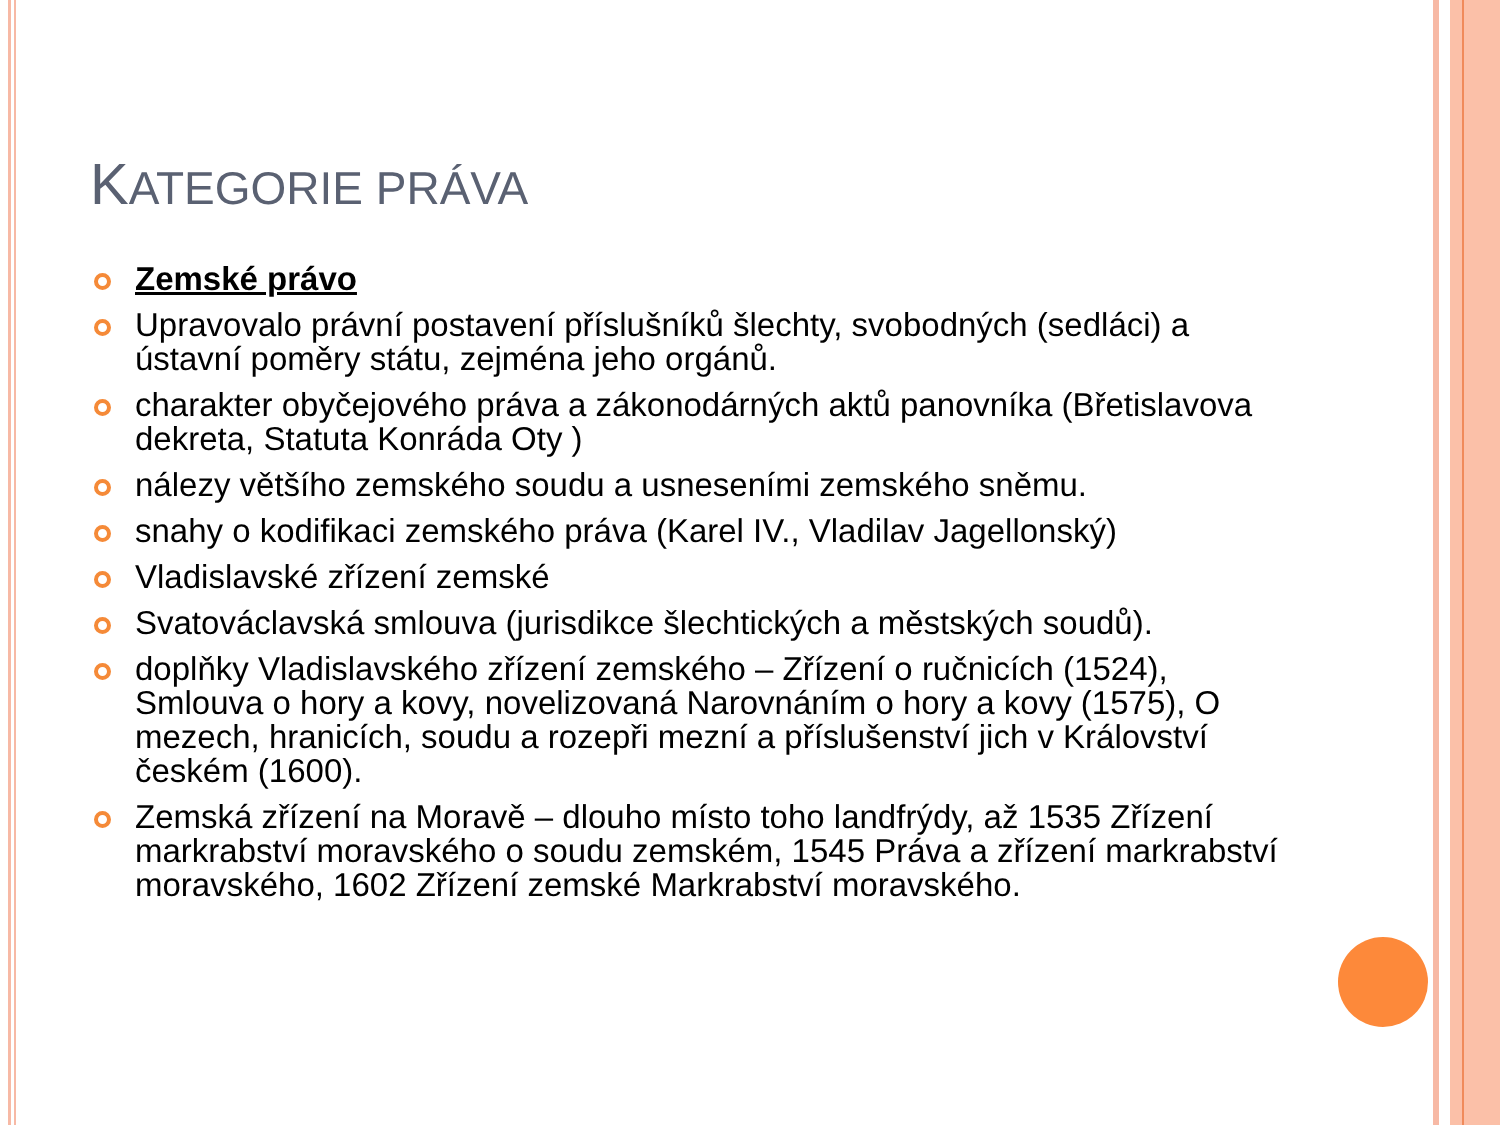KATEGORIE PRÁVA
Zemské právo
Upravovalo právní postavení příslušníků šlechty, svobodných (sedláci) a ústavní poměry státu, zejména jeho orgánů.
charakter obyčejového práva a zákonodárných aktů panovníka (Břetislavova dekreta, Statuta Konráda Oty )
nálezy většího zemského soudu a usneseními zemského sněmu.
snahy o kodifikaci zemského práva (Karel IV., Vladilav Jagellonský)
Vladislavské zřízení zemské
Svatováclavská smlouva (jurisdikce šlechtických a městských soudů).
doplňky Vladislavského zřízení zemského – Zřízení o ručnicích (1524), Smlouva o hory a kovy, novelizovaná Narovnáním o hory a kovy (1575), O mezech, hranicích, soudu a rozepři mezní a příslušenství jich v Království českém (1600).
Zemská zřízení na Moravě – dlouho místo toho landfrýdy, až 1535 Zřízení markrabství moravského o soudu zemském, 1545 Práva a zřízení markrabství moravského, 1602 Zřízení zemské Markrabství moravského.